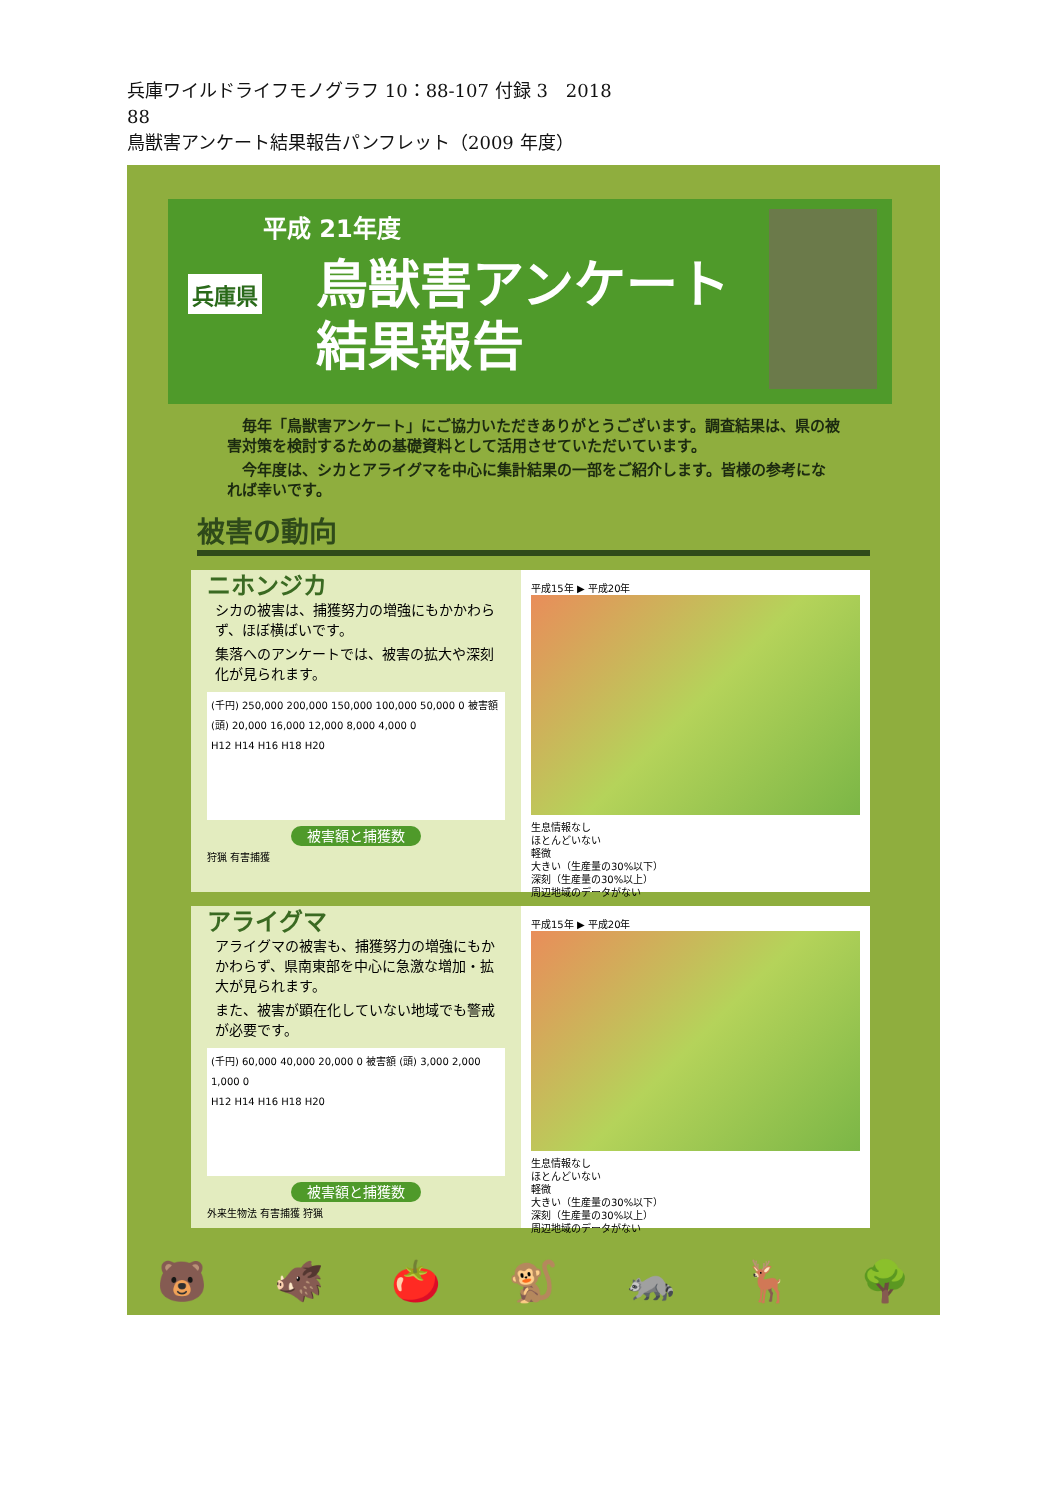兵庫ワイルドライフモノグラフ 10：88-107 付録 3　2018
88
鳥獣害アンケート結果報告パンフレット（2009 年度）
平成 21年度
兵庫県
鳥獣害アンケート
結果報告
毎年「鳥獣害アンケート」にご協力いただきありがとうございます。調査結果は、県の被害対策を検討するための基礎資料として活用させていただいています。
今年度は、シカとアライグマを中心に集計結果の一部をご紹介します。皆様の参考になれば幸いです。
被害の動向
ニホンジカ
シカの被害は、捕獲努力の増強にもかかわらず、ほぼ横ばいです。
集落へのアンケートでは、被害の拡大や深刻化が見られます。
(千円) 250,000 200,000 150,000 100,000 50,000 0 被害額 (頭) 20,000 16,000 12,000 8,000 4,000 0
H12 H14 H16 H18 H20
被害額と捕獲数
狩猟 有害捕獲
平成15年 ▶ 平成20年
生息情報なし
ほとんどいない
軽微
大きい（生産量の30%以下）
深刻（生産量の30%以上）
周辺地域のデータがない
アライグマ
アライグマの被害も、捕獲努力の増強にもかかわらず、県南東部を中心に急激な増加・拡大が見られます。
また、被害が顕在化していない地域でも警戒が必要です。
(千円) 60,000 40,000 20,000 0 被害額 (頭) 3,000 2,000 1,000 0
H12 H14 H16 H18 H20
被害額と捕獲数
外来生物法 有害捕獲 狩猟
平成15年 ▶ 平成20年
生息情報なし
ほとんどいない
軽微
大きい（生産量の30%以下）
深刻（生産量の30%以上）
周辺地域のデータがない
🐻 🐗 🍅 🐒 🦝 🦌 🌳